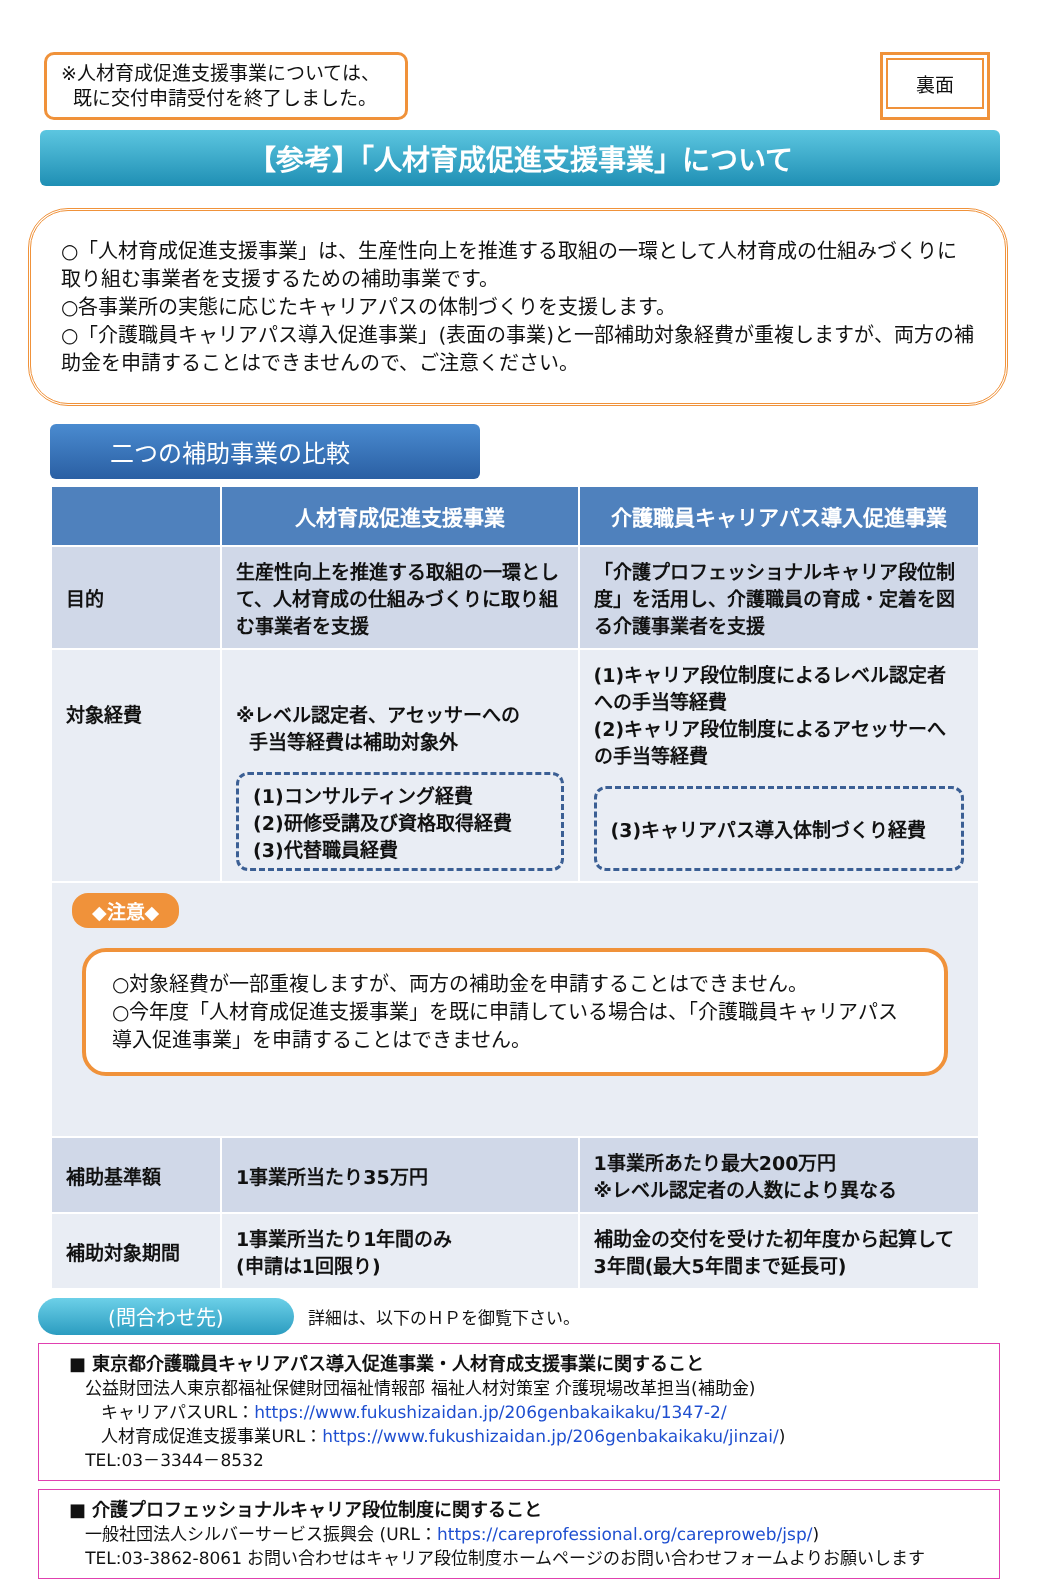※人材育成促進支援事業については、
既に交付申請受付を終了しました。
裏面
【参考】「人材育成促進支援事業」について
○「人材育成促進支援事業」は、生産性向上を推進する取組の一環として人材育成の仕組みづくりに取り組む事業者を支援するための補助事業です。
○各事業所の実態に応じたキャリアパスの体制づくりを支援します。
○「介護職員キャリアパス導入促進事業」(表面の事業)と一部補助対象経費が重複しますが、両方の補助金を申請することはできませんので、ご注意ください。
二つの補助事業の比較
| | 人材育成促進支援事業 | 介護職員キャリアパス導入促進事業 |
| --- | --- | --- |
| 目的 | 生産性向上を推進する取組の一環として、人材育成の仕組みづくりに取り組む事業者を支援 | 「介護プロフェッショナルキャリア段位制度」を活用し、介護職員の育成・定着を図る介護事業者を支援 |
| 対象経費 | ※レベル認定者、アセッサーへの 手当等経費は補助対象外 (1)コンサルティング経費 (2)研修受講及び資格取得経費 (3)代替職員経費 | (1)キャリア段位制度によるレベル認定者への手当等経費 (2)キャリア段位制度によるアセッサーへの手当等経費 (3)キャリアパス導入体制づくり経費 |
| ◆注意◆ ○対象経費が一部重複しますが、両方の補助金を申請することはできません。 ○今年度「人材育成促進支援事業」を既に申請している場合は、「介護職員キャリアパス導入促進事業」を申請することはできません。 | | |
| 補助基準額 | 1事業所当たり35万円 | 1事業所あたり最大200万円 ※レベル認定者の人数により異なる |
| 補助対象期間 | 1事業所当たり1年間のみ (申請は1回限り) | 補助金の交付を受けた初年度から起算して3年間(最大5年間まで延長可) |
(問合わせ先) 詳細は、以下のＨＰを御覧下さい。
■ 東京都介護職員キャリアパス導入促進事業・人材育成支援事業に関すること
公益財団法人東京都福祉保健財団福祉情報部 福祉人材対策室 介護現場改革担当(補助金)
キャリアパスURL：https://www.fukushizaidan.jp/206genbakaikaku/1347-2/
人材育成促進支援事業URL：https://www.fukushizaidan.jp/206genbakaikaku/jinzai/)
TEL:03－3344－8532
■ 介護プロフェッショナルキャリア段位制度に関すること
一般社団法人シルバーサービス振興会 (URL：https://careprofessional.org/careproweb/jsp/)
TEL:03-3862-8061 お問い合わせはキャリア段位制度ホームページのお問い合わせフォームよりお願いします